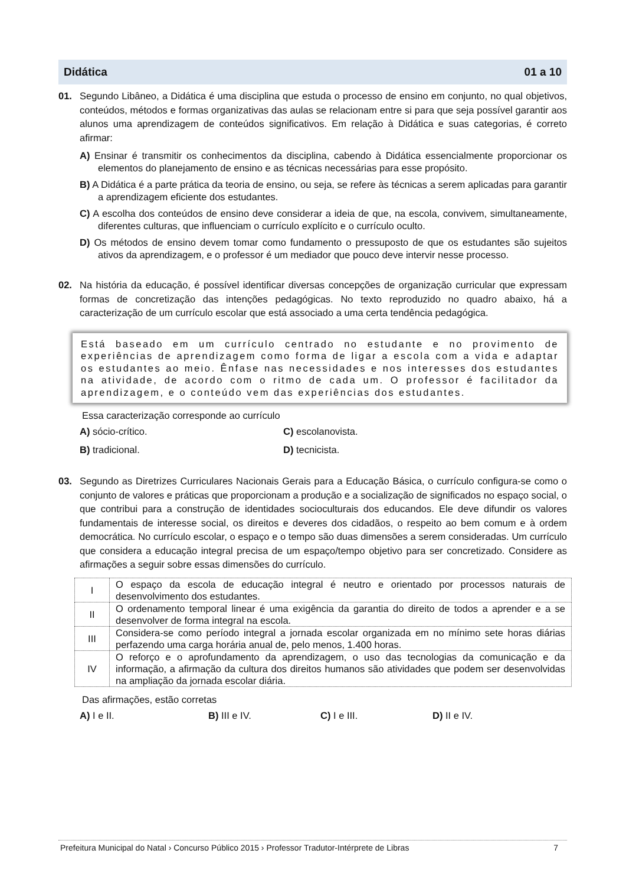Didática 01 a 10
01. Segundo Libâneo, a Didática é uma disciplina que estuda o processo de ensino em conjunto, no qual objetivos, conteúdos, métodos e formas organizativas das aulas se relacionam entre si para que seja possível garantir aos alunos uma aprendizagem de conteúdos significativos. Em relação à Didática e suas categorias, é correto afirmar:
A) Ensinar é transmitir os conhecimentos da disciplina, cabendo à Didática essencialmente proporcionar os elementos do planejamento de ensino e as técnicas necessárias para esse propósito.
B) A Didática é a parte prática da teoria de ensino, ou seja, se refere às técnicas a serem aplicadas para garantir a aprendizagem eficiente dos estudantes.
C) A escolha dos conteúdos de ensino deve considerar a ideia de que, na escola, convivem, simultaneamente, diferentes culturas, que influenciam o currículo explícito e o currículo oculto.
D) Os métodos de ensino devem tomar como fundamento o pressuposto de que os estudantes são sujeitos ativos da aprendizagem, e o professor é um mediador que pouco deve intervir nesse processo.
02. Na história da educação, é possível identificar diversas concepções de organização curricular que expressam formas de concretização das intenções pedagógicas. No texto reproduzido no quadro abaixo, há a caracterização de um currículo escolar que está associado a uma certa tendência pedagógica.
Está baseado em um currículo centrado no estudante e no provimento de experiências de aprendizagem como forma de ligar a escola com a vida e adaptar os estudantes ao meio. Ênfase nas necessidades e nos interesses dos estudantes na atividade, de acordo com o ritmo de cada um. O professor é facilitador da aprendizagem, e o conteúdo vem das experiências dos estudantes.
Essa caracterização corresponde ao currículo
A) sócio-crítico. C) escolanovista. B) tradicional. D) tecnicista.
03. Segundo as Diretrizes Curriculares Nacionais Gerais para a Educação Básica, o currículo configura-se como o conjunto de valores e práticas que proporcionam a produção e a socialização de significados no espaço social, o que contribui para a construção de identidades socioculturais dos educandos. Ele deve difundir os valores fundamentais de interesse social, os direitos e deveres dos cidadãos, o respeito ao bem comum e à ordem democrática. No currículo escolar, o espaço e o tempo são duas dimensões a serem consideradas. Um currículo que considera a educação integral precisa de um espaço/tempo objetivo para ser concretizado. Considere as afirmações a seguir sobre essas dimensões do currículo.
| I | O espaço da escola de educação integral é neutro e orientado por processos naturais de desenvolvimento dos estudantes. |
| II | O ordenamento temporal linear é uma exigência da garantia do direito de todos a aprender e a se desenvolver de forma integral na escola. |
| III | Considera-se como período integral a jornada escolar organizada em no mínimo sete horas diárias perfazendo uma carga horária anual de, pelo menos, 1.400 horas. |
| IV | O reforço e o aprofundamento da aprendizagem, o uso das tecnologias da comunicação e da informação, a afirmação da cultura dos direitos humanos são atividades que podem ser desenvolvidas na ampliação da jornada escolar diária. |
Das afirmações, estão corretas
A) I e II. B) III e IV. C) I e III. D) II e IV.
Prefeitura Municipal do Natal › Concurso Público 2015 › Professor Tradutor-Intérprete de Libras 7